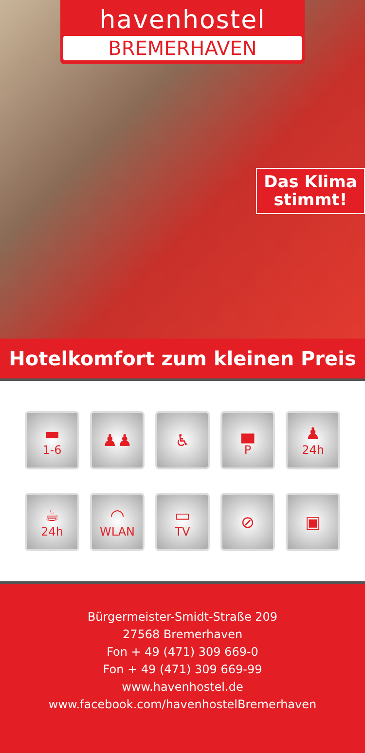havenhostel
BREMERHAVEN
Das Klima
stimmt!
Hotelkomfort zum kleinen Preis
▬
1-6
♟♟
♿
▄
P
♟
24h
☕
24h
◠
WLAN
▭
TV
⊘
▣
Bürgermeister-Smidt-Straße 209
27568 Bremerhaven
Fon + 49 (471) 309 669-0
Fon + 49 (471) 309 669-99
www.havenhostel.de
www.facebook.com/havenhostelBremerhaven